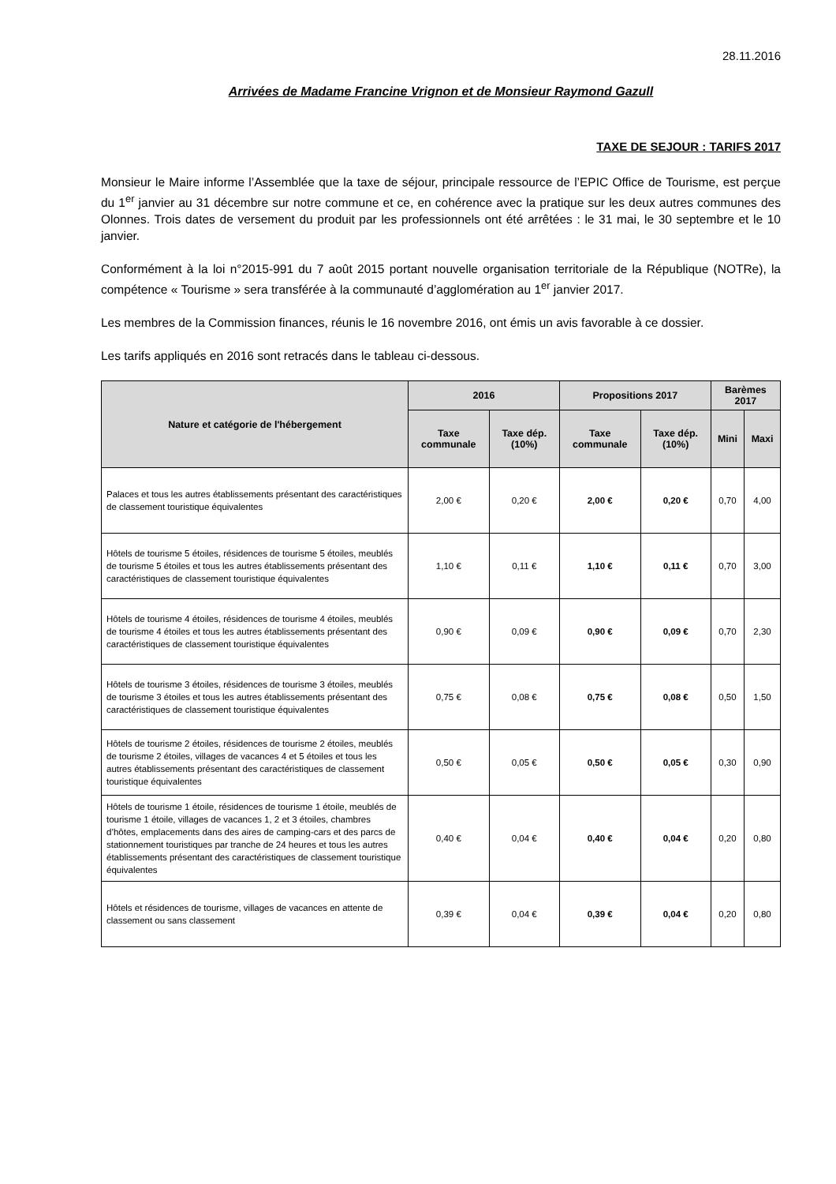28.11.2016
Arrivées de Madame Francine Vrignon et de Monsieur Raymond Gazull
TAXE DE SEJOUR : TARIFS 2017
Monsieur le Maire informe l’Assemblée que la taxe de séjour, principale ressource de l’EPIC Office de Tourisme, est perçue du 1<sup>er</sup> janvier au 31 décembre sur notre commune et ce, en cohérence avec la pratique sur les deux autres communes des Olonnes. Trois dates de versement du produit par les professionnels ont été arrêtées : le 31 mai, le 30 septembre et le 10 janvier.
Conformément à la loi n°2015-991 du 7 août 2015 portant nouvelle organisation territoriale de la République (NOTRe), la compétence « Tourisme » sera transférée à la communauté d’agglomération au 1<sup>er</sup> janvier 2017.
Les membres de la Commission finances, réunis le 16 novembre 2016, ont émis un avis favorable à ce dossier.
Les tarifs appliqués en 2016 sont retracés dans le tableau ci-dessous.
| Nature et catégorie de l'hébergement | 2016 | | Propositions 2017 | | Barèmes 2017 | |
| --- | --- | --- | --- | --- | --- | --- |
| | Taxe communale | Taxe dép. (10%) | Taxe communale | Taxe dép. (10%) | Mini | Maxi |
| Palaces et tous les autres établissements présentant des caractéristiques de classement touristique équivalentes | 2,00 € | 0,20 € | 2,00 € | 0,20 € | 0,70 | 4,00 |
| Hôtels de tourisme 5 étoiles, résidences de tourisme 5 étoiles, meublés de tourisme 5 étoiles et tous les autres établissements présentant des caractéristiques de classement touristique équivalentes | 1,10 € | 0,11 € | 1,10 € | 0,11 € | 0,70 | 3,00 |
| Hôtels de tourisme 4 étoiles, résidences de tourisme 4 étoiles, meublés de tourisme 4 étoiles et tous les autres établissements présentant des caractéristiques de classement touristique équivalentes | 0,90 € | 0,09 € | 0,90 € | 0,09 € | 0,70 | 2,30 |
| Hôtels de tourisme 3 étoiles, résidences de tourisme 3 étoiles, meublés de tourisme 3 étoiles et tous les autres établissements présentant des caractéristiques de classement touristique équivalentes | 0,75 € | 0,08 € | 0,75 € | 0,08 € | 0,50 | 1,50 |
| Hôtels de tourisme 2 étoiles, résidences de tourisme 2 étoiles, meublés de tourisme 2 étoiles, villages de vacances 4 et 5 étoiles et tous les autres établissements présentant des caractéristiques de classement touristique équivalentes | 0,50 € | 0,05 € | 0,50 € | 0,05 € | 0,30 | 0,90 |
| Hôtels de tourisme 1 étoile, résidences de tourisme 1 étoile, meublés de tourisme 1 étoile, villages de vacances 1, 2 et 3 étoiles, chambres d’hôtes, emplacements dans des aires de camping-cars et des parcs de stationnement touristiques par tranche de 24 heures et tous les autres établissements présentant des caractéristiques de classement touristique équivalentes | 0,40 € | 0,04 € | 0,40 € | 0,04 € | 0,20 | 0,80 |
| Hôtels et résidences de tourisme, villages de vacances en attente de classement ou sans classement | 0,39 € | 0,04 € | 0,39 € | 0,04 € | 0,20 | 0,80 |